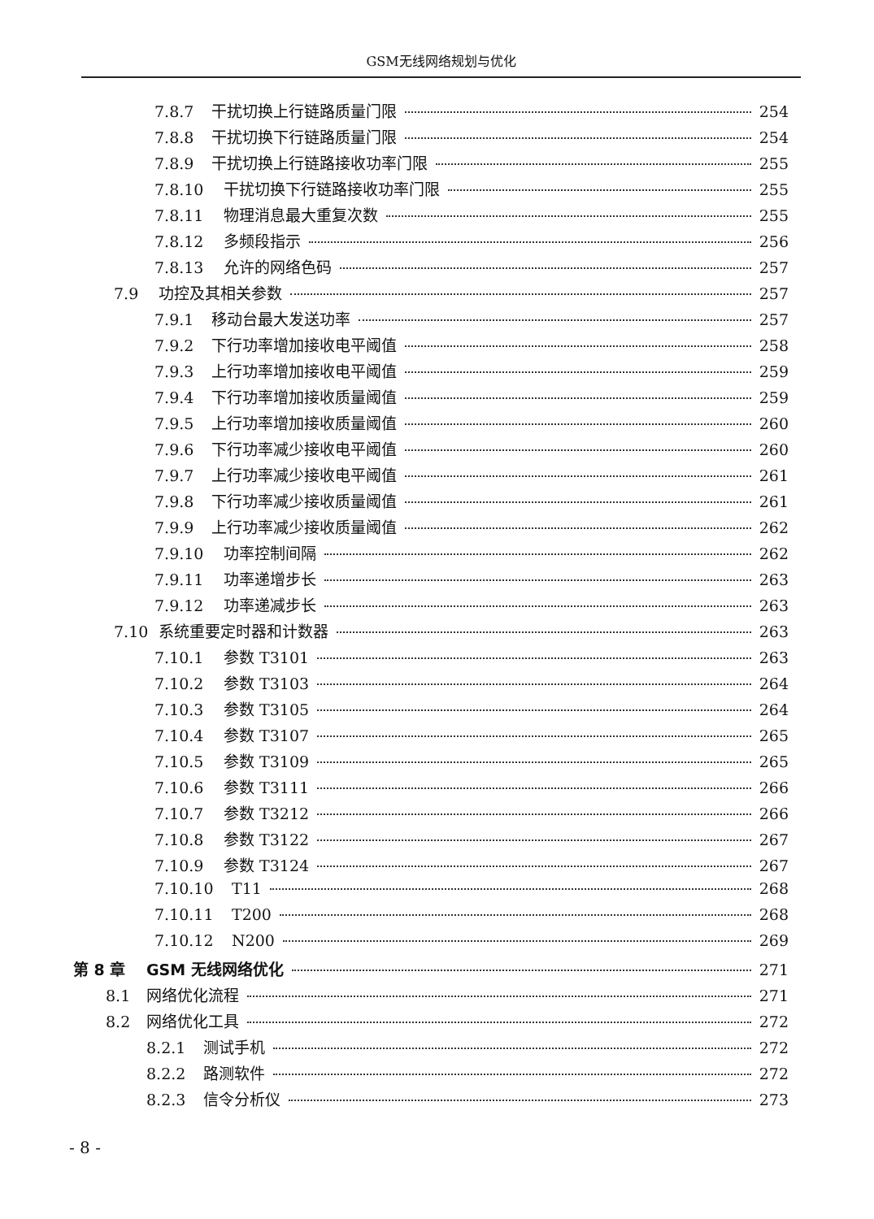GSM无线网络规划与优化
7.8.7 干扰切换上行链路质量门限 254
7.8.8 干扰切换下行链路质量门限 254
7.8.9 干扰切换上行链路接收功率门限 255
7.8.10 干扰切换下行链路接收功率门限 255
7.8.11 物理消息最大重复次数 255
7.8.12 多频段指示 256
7.8.13 允许的网络色码 257
7.9 功控及其相关参数 257
7.9.1 移动台最大发送功率 257
7.9.2 下行功率增加接收电平阈值 258
7.9.3 上行功率增加接收电平阈值 259
7.9.4 下行功率增加接收质量阈值 259
7.9.5 上行功率增加接收质量阈值 260
7.9.6 下行功率减少接收电平阈值 260
7.9.7 上行功率减少接收电平阈值 261
7.9.8 下行功率减少接收质量阈值 261
7.9.9 上行功率减少接收质量阈值 262
7.9.10 功率控制间隔 262
7.9.11 功率递增步长 263
7.9.12 功率递减步长 263
7.10 系统重要定时器和计数器 263
7.10.1 参数 T3101 263
7.10.2 参数 T3103 264
7.10.3 参数 T3105 264
7.10.4 参数 T3107 265
7.10.5 参数 T3109 265
7.10.6 参数 T3111 266
7.10.7 参数 T3212 266
7.10.8 参数 T3122 267
7.10.9 参数 T3124 267
7.10.10 T11 268
7.10.11 T200 268
7.10.12 N200 269
第 8 章 GSM 无线网络优化 271
8.1 网络优化流程 271
8.2 网络优化工具 272
8.2.1 测试手机 272
8.2.2 路测软件 272
8.2.3 信令分析仪 273
- 8 -